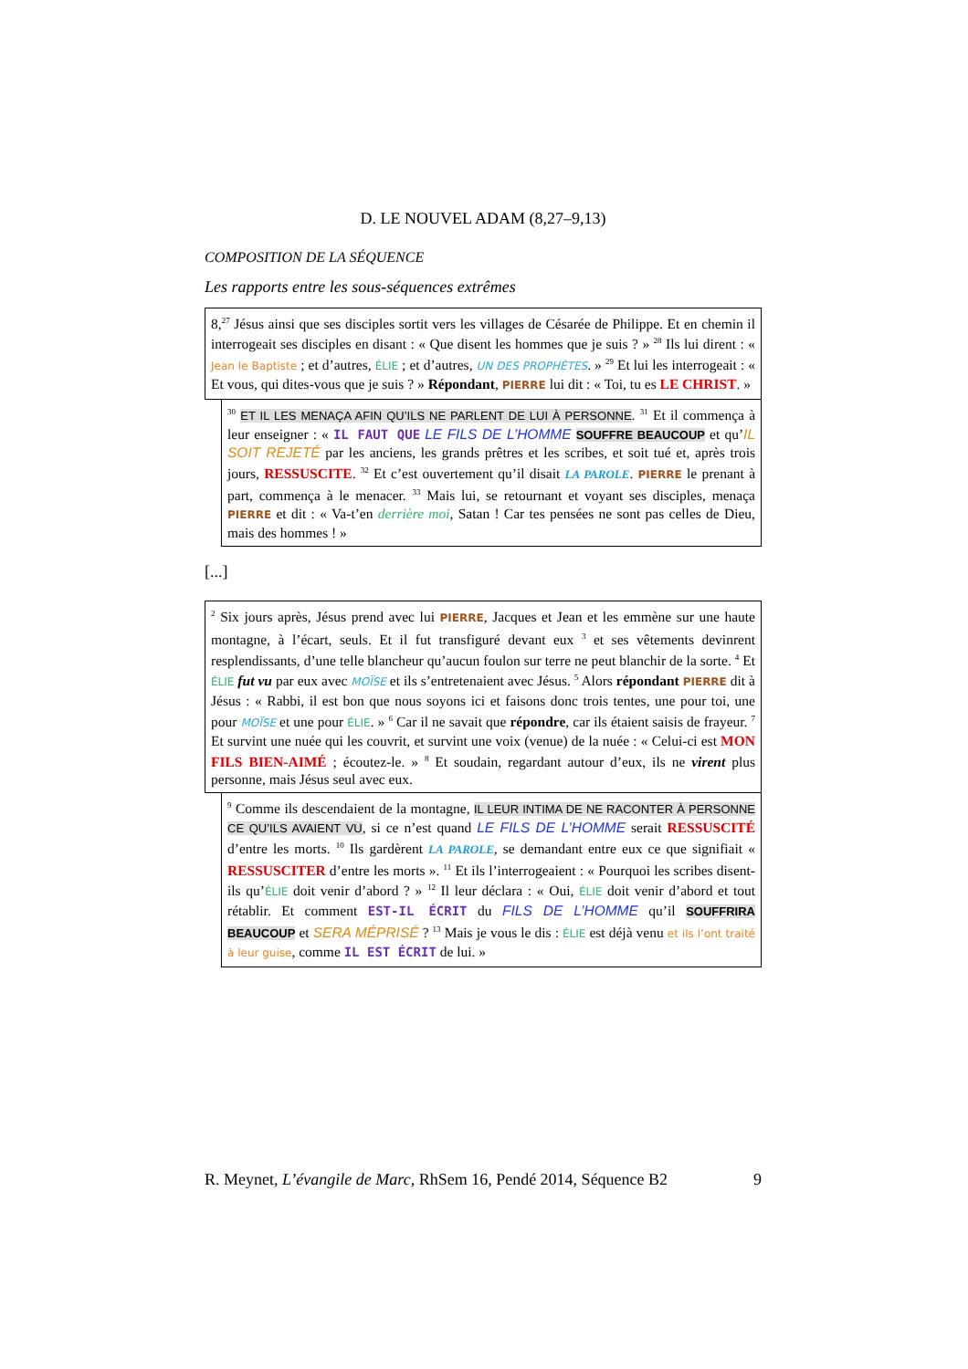D. LE NOUVEL ADAM (8,27–9,13)
COMPOSITION DE LA SÉQUENCE
Les rapports entre les sous-séquences extrêmes
8,<sup>27</sup> Jésus ainsi que ses disciples sortit vers les villages de Césarée de Philippe. Et en chemin il interrogeait ses disciples en disant : « Que disent les hommes que je suis ? » <sup>28</sup> Ils lui dirent : « Jean le Baptiste ; et d’autres, ÉLIE ; et d’autres, UN DES PROPHÈTES. » <sup>29</sup> Et lui les interrogeait : « Et vous, qui dites-vous que je suis ? » Répondant, PIERRE lui dit : « Toi, tu es LE CHRIST. »
<sup>30</sup> ET IL LES MENAÇA AFIN QU’ILS NE PARLENT DE LUI À PERSONNE. <sup>31</sup> Et il commença à leur enseigner : « IL FAUT QUE LE FILS DE L’HOMME SOUFFRE BEAUCOUP et qu’IL SOIT REJETÉ par les anciens, les grands prêtres et les scribes, et soit tué et, après trois jours, RESSUSCITE. <sup>32</sup> Et c’est ouvertement qu’il disait LA PAROLE. PIERRE le prenant à part, commença à le menacer. <sup>33</sup> Mais lui, se retournant et voyant ses disciples, menaça PIERRE et dit : « Va-t’en derrière moi, Satan ! Car tes pensées ne sont pas celles de Dieu, mais des hommes ! »
[...]
<sup>2</sup> Six jours après, Jésus prend avec lui PIERRE, Jacques et Jean et les emmène sur une haute montagne, à l’écart, seuls. Et il fut transfiguré devant eux <sup>3</sup> et ses vêtements devinrent resplendissants, d’une telle blancheur qu’aucun foulon sur terre ne peut blanchir de la sorte. <sup>4</sup> Et ÉLIE fut vu par eux avec MOÏSE et ils s’entretenaient avec Jésus. <sup>5</sup> Alors répondant PIERRE dit à Jésus : « Rabbi, il est bon que nous soyons ici et faisons donc trois tentes, une pour toi, une pour MOÏSE et une pour ÉLIE. » <sup>6</sup> Car il ne savait que répondre, car ils étaient saisis de frayeur. <sup>7</sup> Et survint une nuée qui les couvrit, et survint une voix (venue) de la nuée : « Celui-ci est MON FILS BIEN-AIMÉ ; écoutez-le. » <sup>8</sup> Et soudain, regardant autour d’eux, ils ne virent plus personne, mais Jésus seul avec eux.
<sup>9</sup> Comme ils descendaient de la montagne, IL LEUR INTIMA DE NE RACONTER À PERSONNE CE QU’ILS AVAIENT VU, si ce n’est quand LE FILS DE L’HOMME serait RESSUSCITÉ d’entre les morts. <sup>10</sup> Ils gardèrent LA PAROLE, se demandant entre eux ce que signifiait « RESSUSCITER d’entre les morts ». <sup>11</sup> Et ils l’interrogeaient : « Pourquoi les scribes disent-ils qu’ÉLIE doit venir d’abord ? » <sup>12</sup> Il leur déclara : « Oui, ÉLIE doit venir d’abord et tout rétablir. Et comment EST-IL ÉCRIT du FILS DE L’HOMME qu’il SOUFFRIRA BEAUCOUP et SERA MÉPRISÉ ? <sup>13</sup> Mais je vous le dis : ÉLIE est déjà venu et ils l’ont traité à leur guise, comme IL EST ÉCRIT de lui. »
R. Meynet, L’évangile de Marc, RhSem 16, Pendé 2014, Séquence B2 9